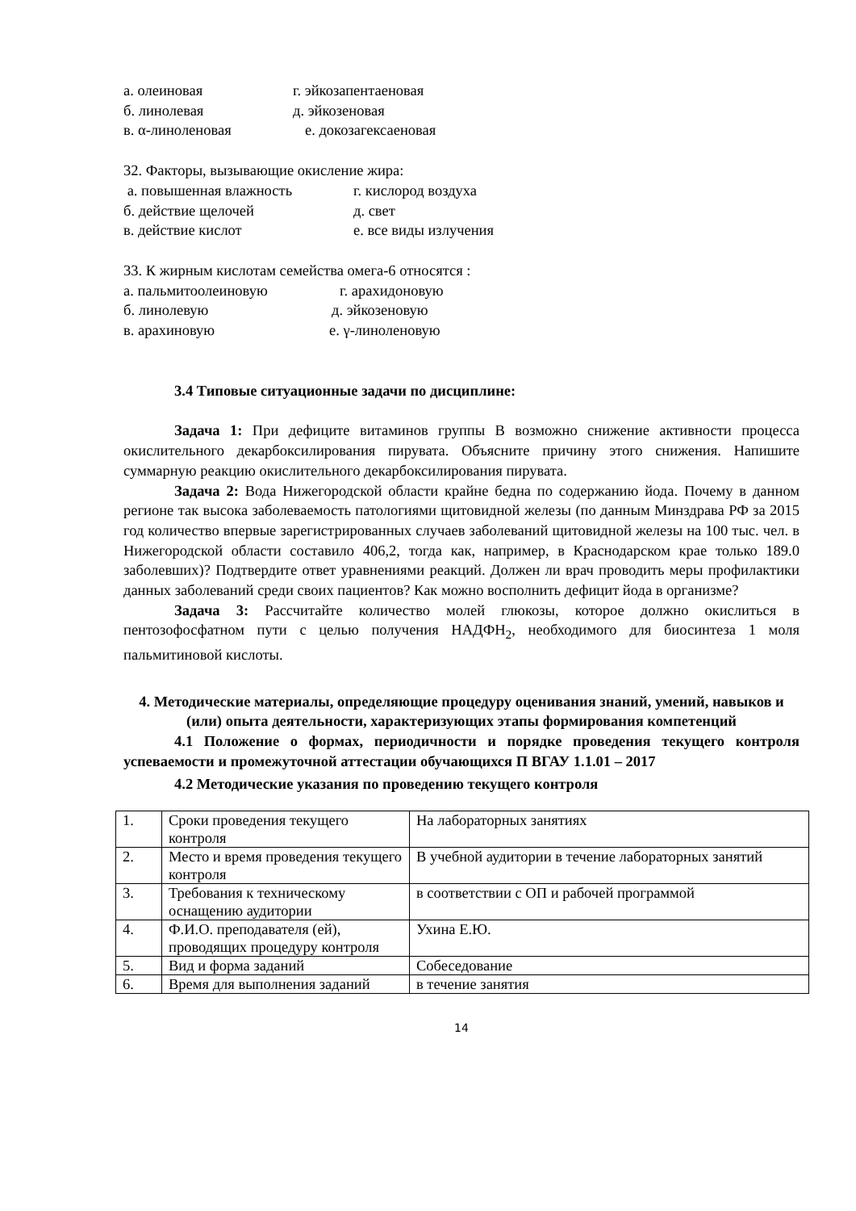а. олеиновая г. эйкозапентаеновая
б. линолевая д. эйкозеновая
в. α-линоленовая е. докозагексаеновая
32. Факторы, вызывающие окисление жира:
а. повышенная влажность г. кислород воздуха
б. действие щелочей д. свет
в. действие кислот е. все виды излучения
33. К жирным кислотам семейства омега-6 относятся :
а. пальмитоолеиновую г. арахидоновую
б. линолевую д. эйкозеновую
в. арахиновую е. γ-линоленовую
3.4 Типовые ситуационные задачи по дисциплине:
Задача 1: При дефиците витаминов группы В возможно снижение активности процесса окислительного декарбоксилирования пирувата. Объясните причину этого снижения. Напишите суммарную реакцию окислительного декарбоксилирования пирувата.
Задача 2: Вода Нижегородской области крайне бедна по содержанию йода. Почему в данном регионе так высока заболеваемость патологиями щитовидной железы (по данным Минздрава РФ за 2015 год количество впервые зарегистрированных случаев заболеваний щитовидной железы на 100 тыс. чел. в Нижегородской области составило 406,2, тогда как, например, в Краснодарском крае только 189.0 заболевших)? Подтвердите ответ уравнениями реакций. Должен ли врач проводить меры профилактики данных заболеваний среди своих пациентов? Как можно восполнить дефицит йода в организме?
Задача 3: Рассчитайте количество молей глюкозы, которое должно окислиться в пентозофосфатном пути с целью получения НАДФН<sub>2</sub>, необходимого для биосинтеза 1 моля пальмитиновой кислоты.
4. Методические материалы, определяющие процедуру оценивания знаний, умений, навыков и (или) опыта деятельности, характеризующих этапы формирования компетенций
4.1 Положение о формах, периодичности и порядке проведения текущего контроля успеваемости и промежуточной аттестации обучающихся П ВГАУ 1.1.01 – 2017
4.2 Методические указания по проведению текущего контроля
| 1. | Сроки проведения текущего контроля | На лабораторных занятиях |
| 2. | Место и время проведения текущего контроля | В учебной аудитории в течение лабораторных занятий |
| 3. | Требования к техническому оснащению аудитории | в соответствии с ОП и рабочей программой |
| 4. | Ф.И.О. преподавателя (ей), проводящих процедуру контроля | Ухина Е.Ю. |
| 5. | Вид и форма заданий | Собеседование |
| 6. | Время для выполнения заданий | в течение занятия |
14